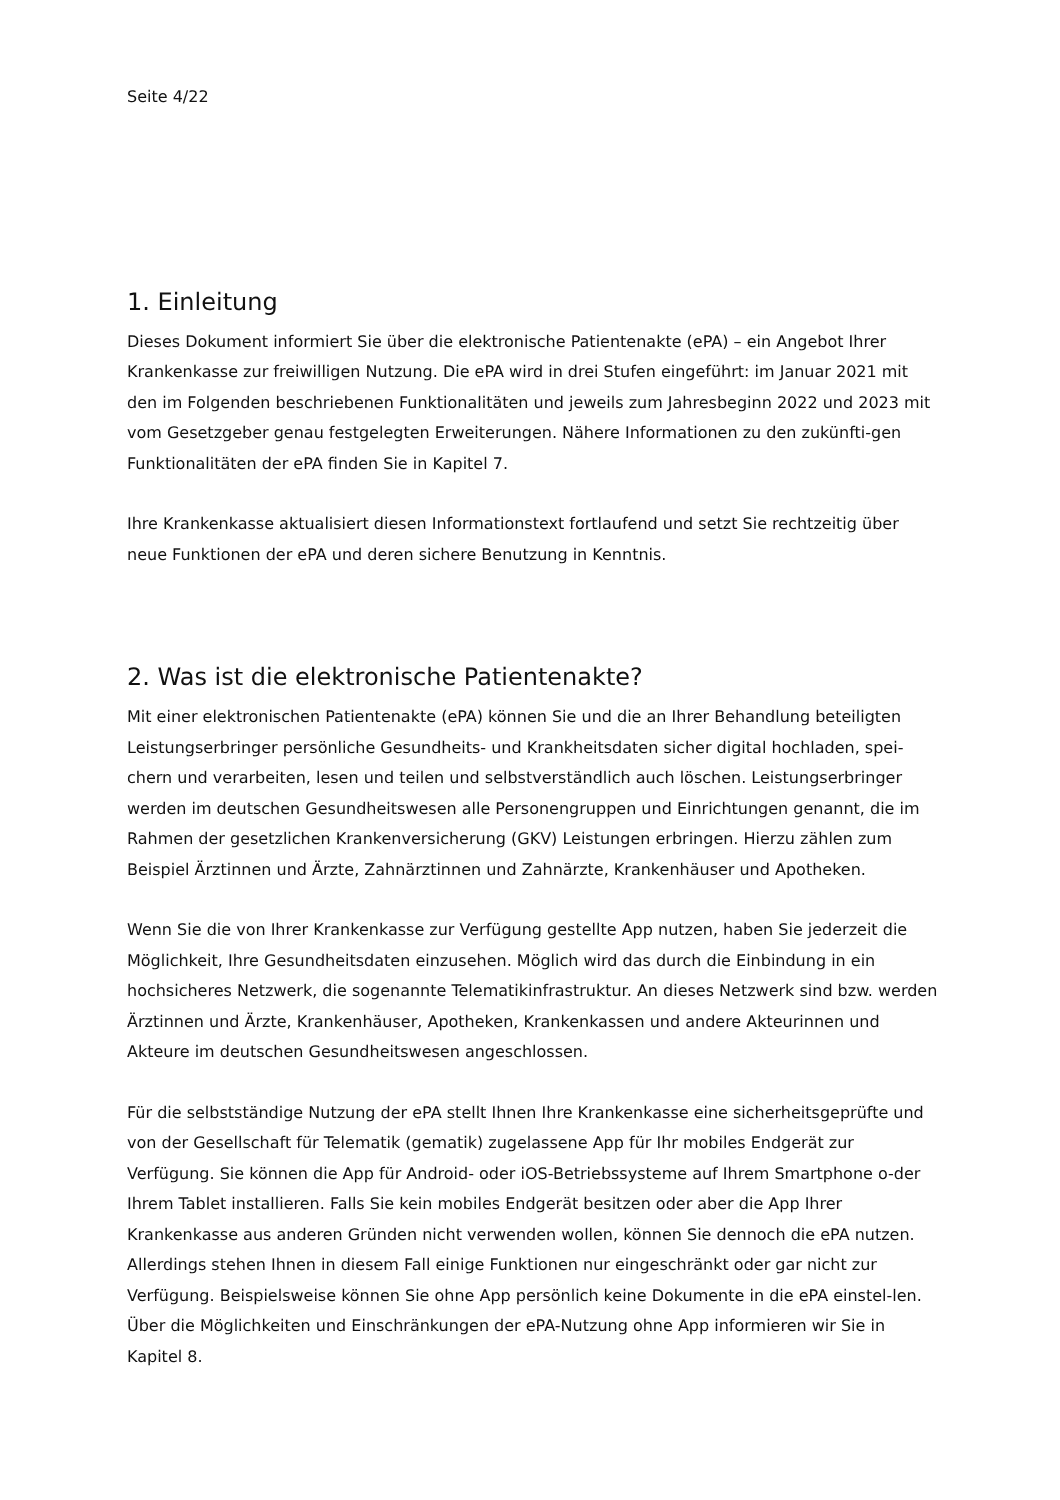Seite 4/22
1. Einleitung
Dieses Dokument informiert Sie über die elektronische Patientenakte (ePA) – ein Angebot Ihrer Krankenkasse zur freiwilligen Nutzung. Die ePA wird in drei Stufen eingeführt: im Januar 2021 mit den im Folgenden beschriebenen Funktionalitäten und jeweils zum Jahresbeginn 2022 und 2023 mit vom Gesetzgeber genau festgelegten Erweiterungen. Nähere Informationen zu den zukünfti-gen Funktionalitäten der ePA finden Sie in Kapitel 7.
Ihre Krankenkasse aktualisiert diesen Informationstext fortlaufend und setzt Sie rechtzeitig über neue Funktionen der ePA und deren sichere Benutzung in Kenntnis.
2. Was ist die elektronische Patientenakte?
Mit einer elektronischen Patientenakte (ePA) können Sie und die an Ihrer Behandlung beteiligten Leistungserbringer persönliche Gesundheits- und Krankheitsdaten sicher digital hochladen, spei-chern und verarbeiten, lesen und teilen und selbstverständlich auch löschen. Leistungserbringer werden im deutschen Gesundheitswesen alle Personengruppen und Einrichtungen genannt, die im Rahmen der gesetzlichen Krankenversicherung (GKV) Leistungen erbringen. Hierzu zählen zum Beispiel Ärztinnen und Ärzte, Zahnärztinnen und Zahnärzte, Krankenhäuser und Apotheken.
Wenn Sie die von Ihrer Krankenkasse zur Verfügung gestellte App nutzen, haben Sie jederzeit die Möglichkeit, Ihre Gesundheitsdaten einzusehen. Möglich wird das durch die Einbindung in ein hochsicheres Netzwerk, die sogenannte Telematikinfrastruktur. An dieses Netzwerk sind bzw. werden Ärztinnen und Ärzte, Krankenhäuser, Apotheken, Krankenkassen und andere Akteurinnen und Akteure im deutschen Gesundheitswesen angeschlossen.
Für die selbstständige Nutzung der ePA stellt Ihnen Ihre Krankenkasse eine sicherheitsgeprüfte und von der Gesellschaft für Telematik (gematik) zugelassene App für Ihr mobiles Endgerät zur Verfügung. Sie können die App für Android- oder iOS-Betriebssysteme auf Ihrem Smartphone o-der Ihrem Tablet installieren. Falls Sie kein mobiles Endgerät besitzen oder aber die App Ihrer Krankenkasse aus anderen Gründen nicht verwenden wollen, können Sie dennoch die ePA nutzen. Allerdings stehen Ihnen in diesem Fall einige Funktionen nur eingeschränkt oder gar nicht zur Verfügung. Beispielsweise können Sie ohne App persönlich keine Dokumente in die ePA einstel-len. Über die Möglichkeiten und Einschränkungen der ePA-Nutzung ohne App informieren wir Sie in Kapitel 8.